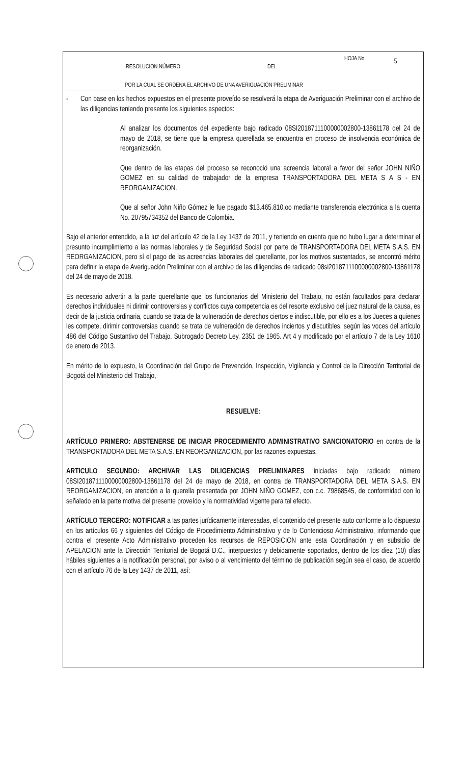RESOLUCION NÚMERO DEL
HOJA No. 5
POR LA CUAL SE ORDENA EL ARCHIVO DE UNA AVERIGUACIÓN PRELIMINAR
- Con base en los hechos expuestos en el presente proveído se resolverá la etapa de Averiguación Preliminar con el archivo de las diligencias teniendo presente los siguientes aspectos:
Al analizar los documentos del expediente bajo radicado 08SI2018711100000002800-13861178 del 24 de mayo de 2018, se tiene que la empresa querellada se encuentra en proceso de insolvencia económica de reorganización.
Que dentro de las etapas del proceso se reconoció una acreencia laboral a favor del señor JOHN NIÑO GOMEZ en su calidad de trabajador de la empresa TRANSPORTADORA DEL META S A S - EN REORGANIZACION.
Que al señor John Niño Gómez le fue pagado $13.465.810,oo mediante transferencia electrónica a la cuenta No. 20795734352 del Banco de Colombia.
Bajo el anterior entendido, a la luz del artículo 42 de la Ley 1437 de 2011, y teniendo en cuenta que no hubo lugar a determinar el presunto incumplimiento a las normas laborales y de Seguridad Social por parte de TRANSPORTADORA DEL META S.A.S. EN REORGANIZACION, pero sí el pago de las acreencias laborales del querellante, por los motivos sustentados, se encontró mérito para definir la etapa de Averiguación Preliminar con el archivo de las diligencias de radicado 08si2018711100000002800-13861178 del 24 de mayo de 2018.
Es necesario advertir a la parte querellante que los funcionarios del Ministerio del Trabajo, no están facultados para declarar derechos individuales ni dirimir controversias y conflictos cuya competencia es del resorte exclusivo del juez natural de la causa, es decir de la justicia ordinaria, cuando se trata de la vulneración de derechos ciertos e indiscutible, por ello es a los Jueces a quienes les compete, dirimir controversias cuando se trata de vulneración de derechos inciertos y discutibles, según las voces del artículo 486 del Código Sustantivo del Trabajo. Subrogado Decreto Ley. 2351 de 1965. Art 4 y modificado por el artículo 7 de la Ley 1610 de enero de 2013.
En mérito de lo expuesto, la Coordinación del Grupo de Prevención, Inspección, Vigilancia y Control de la Dirección Territorial de Bogotá del Ministerio del Trabajo,
RESUELVE:
ARTÍCULO PRIMERO: ABSTENERSE DE INICIAR PROCEDIMIENTO ADMINISTRATIVO SANCIONATORIO en contra de la TRANSPORTADORA DEL META S.A.S. EN REORGANIZACION, por las razones expuestas.
ARTICULO SEGUNDO: ARCHIVAR LAS DILIGENCIAS PRELIMINARES iniciadas bajo radicado número 08SI2018711100000002800-13861178 del 24 de mayo de 2018, en contra de TRANSPORTADORA DEL META S.A.S. EN REORGANIZACION, en atención a la querella presentada por JOHN NIÑO GOMEZ, con c.c. 79868545, de conformidad con lo señalado en la parte motiva del presente proveído y la normatividad vigente para tal efecto.
ARTÍCULO TERCERO: NOTIFICAR a las partes jurídicamente interesadas, el contenido del presente auto conforme a lo dispuesto en los artículos 66 y siguientes del Código de Procedimiento Administrativo y de lo Contencioso Administrativo, informando que contra el presente Acto Administrativo proceden los recursos de REPOSICION ante esta Coordinación y en subsidio de APELACION ante la Dirección Territorial de Bogotá D.C., interpuestos y debidamente soportados, dentro de los diez (10) días hábiles siguientes a la notificación personal, por aviso o al vencimiento del término de publicación según sea el caso, de acuerdo con el artículo 76 de la Ley 1437 de 2011, así: